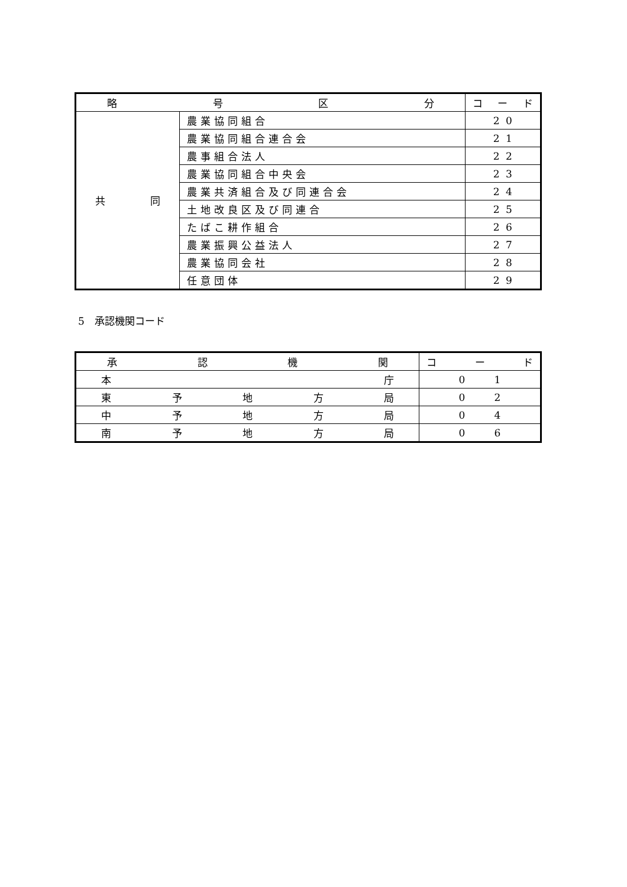| 略 号 区 分 | | コ ー ド |
| --- | --- | --- |
| 共 同 | 農業協同組合 | 2 0 |
| | 農業協同組合連合会 | 2 1 |
| | 農事組合法人 | 2 2 |
| | 農業協同組合中央会 | 2 3 |
| | 農業共済組合及び同連合会 | 2 4 |
| | 土地改良区及び同連合 | 2 5 |
| | たばこ耕作組合 | 2 6 |
| | 農業振興公益法人 | 2 7 |
| | 農業協同会社 | 2 8 |
| | 任意団体 | 2 9 |
5　承認機関コード
| 承 認 機 関 | コ ー ド |
| --- | --- |
| 本 庁 | 0 1 |
| 東 予 地 方 局 | 0 2 |
| 中 予 地 方 局 | 0 4 |
| 南 予 地 方 局 | 0 6 |